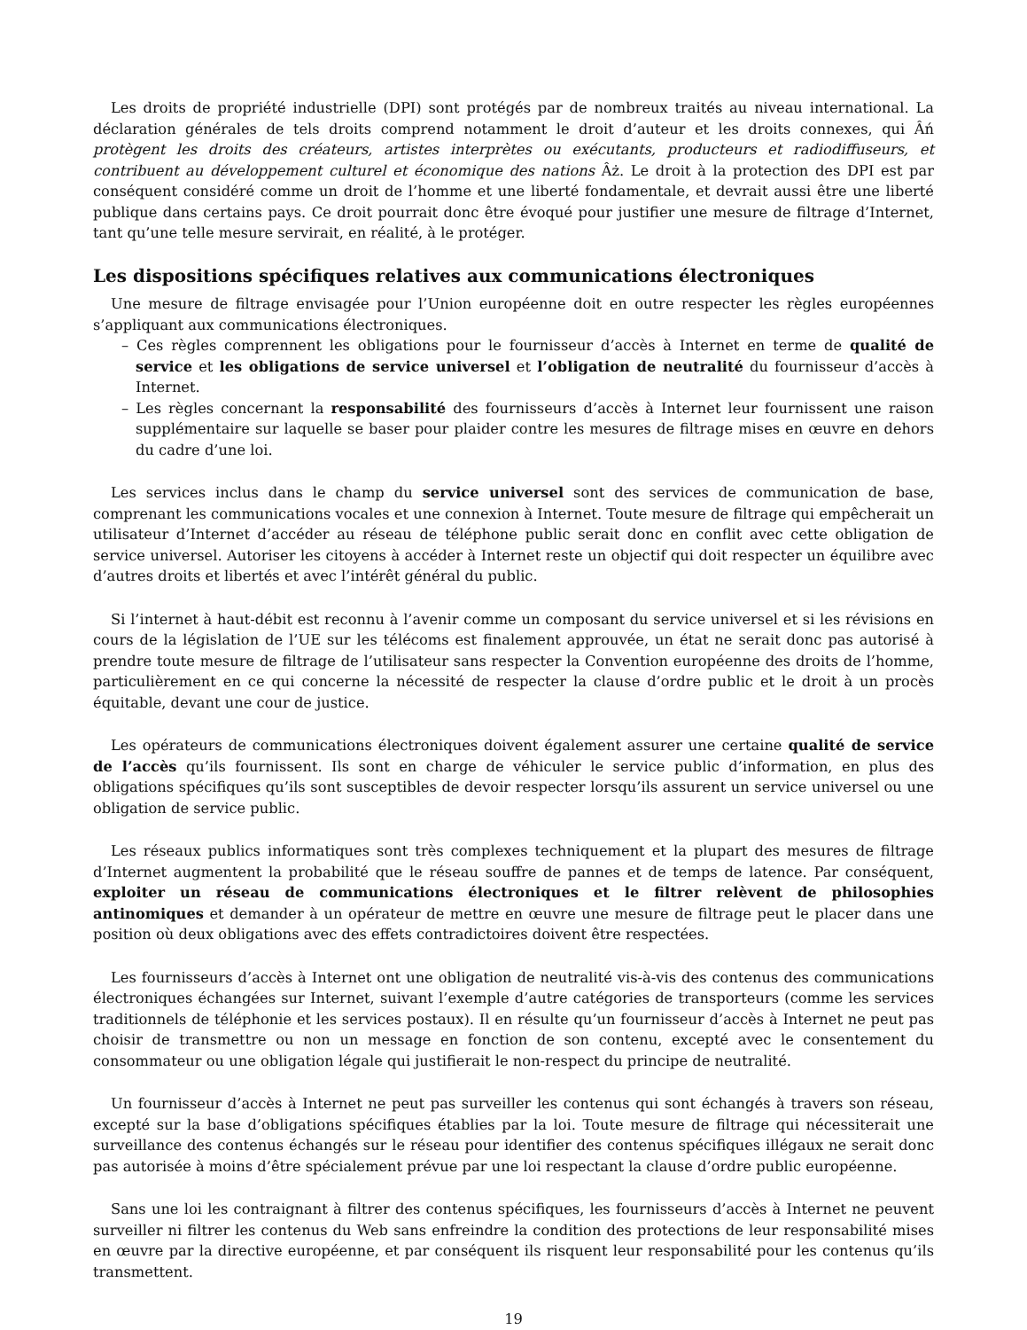Les droits de propriété industrielle (DPI) sont protégés par de nombreux traités au niveau international. La déclaration générales de tels droits comprend notamment le droit d’auteur et les droits connexes, qui Âń protègent les droits des créateurs, artistes interprètes ou exécutants, producteurs et radiodiffuseurs, et contribuent au développement culturel et économique des nations Âż. Le droit à la protection des DPI est par conséquent considéré comme un droit de l’homme et une liberté fondamentale, et devrait aussi être une liberté publique dans certains pays. Ce droit pourrait donc être évoqué pour justifier une mesure de filtrage d’Internet, tant qu’une telle mesure servirait, en réalité, à le protéger.
Les dispositions spécifiques relatives aux communications électroniques
Une mesure de filtrage envisagée pour l’Union européenne doit en outre respecter les règles européennes s’appliquant aux communications électroniques.
– Ces règles comprennent les obligations pour le fournisseur d’accès à Internet en terme de qualité de service et les obligations de service universel et l’obligation de neutralité du fournisseur d’accès à Internet.
– Les règles concernant la responsabilité des fournisseurs d’accès à Internet leur fournissent une raison supplémentaire sur laquelle se baser pour plaider contre les mesures de filtrage mises en œuvre en dehors du cadre d’une loi.
Les services inclus dans le champ du service universel sont des services de communication de base, comprenant les communications vocales et une connexion à Internet. Toute mesure de filtrage qui empêcherait un utilisateur d’Internet d’accéder au réseau de téléphone public serait donc en conflit avec cette obligation de service universel. Autoriser les citoyens à accéder à Internet reste un objectif qui doit respecter un équilibre avec d’autres droits et libertés et avec l’intérêt général du public.
Si l’internet à haut-débit est reconnu à l’avenir comme un composant du service universel et si les révisions en cours de la législation de l’UE sur les télécoms est finalement approuvée, un état ne serait donc pas autorisé à prendre toute mesure de filtrage de l’utilisateur sans respecter la Convention européenne des droits de l’homme, particulièrement en ce qui concerne la nécessité de respecter la clause d’ordre public et le droit à un procès équitable, devant une cour de justice.
Les opérateurs de communications électroniques doivent également assurer une certaine qualité de service de l’accès qu’ils fournissent. Ils sont en charge de véhiculer le service public d’information, en plus des obligations spécifiques qu’ils sont susceptibles de devoir respecter lorsqu’ils assurent un service universel ou une obligation de service public.
Les réseaux publics informatiques sont très complexes techniquement et la plupart des mesures de filtrage d’Internet augmentent la probabilité que le réseau souffre de pannes et de temps de latence. Par conséquent, exploiter un réseau de communications électroniques et le filtrer relèvent de philosophies antinomiques et demander à un opérateur de mettre en œuvre une mesure de filtrage peut le placer dans une position où deux obligations avec des effets contradictoires doivent être respectées.
Les fournisseurs d’accès à Internet ont une obligation de neutralité vis-à-vis des contenus des communications électroniques échangées sur Internet, suivant l’exemple d’autre catégories de transporteurs (comme les services traditionnels de téléphonie et les services postaux). Il en résulte qu’un fournisseur d’accès à Internet ne peut pas choisir de transmettre ou non un message en fonction de son contenu, excepté avec le consentement du consommateur ou une obligation légale qui justifierait le non-respect du principe de neutralité.
Un fournisseur d’accès à Internet ne peut pas surveiller les contenus qui sont échangés à travers son réseau, excepté sur la base d’obligations spécifiques établies par la loi. Toute mesure de filtrage qui nécessiterait une surveillance des contenus échangés sur le réseau pour identifier des contenus spécifiques illégaux ne serait donc pas autorisée à moins d’être spécialement prévue par une loi respectant la clause d’ordre public européenne.
Sans une loi les contraignant à filtrer des contenus spécifiques, les fournisseurs d’accès à Internet ne peuvent surveiller ni filtrer les contenus du Web sans enfreindre la condition des protections de leur responsabilité mises en œuvre par la directive européenne, et par conséquent ils risquent leur responsabilité pour les contenus qu’ils transmettent.
19